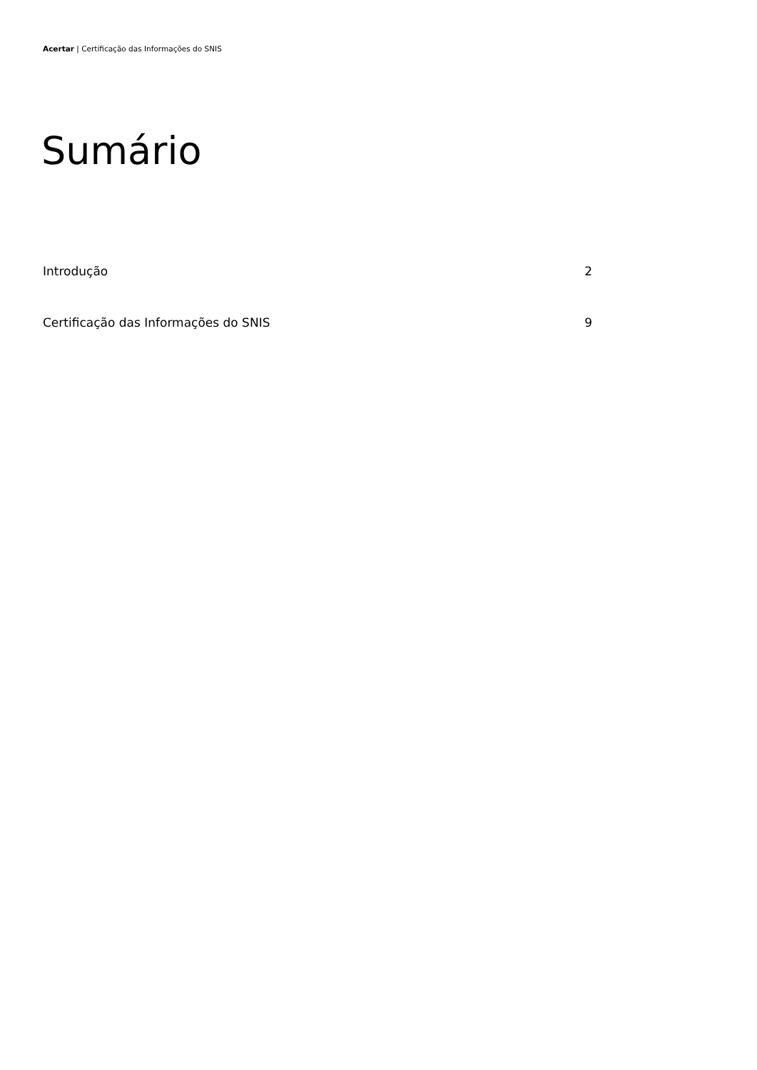Acertar | Certificação das Informações do SNIS
Sumário
Introdução 2
Certificação das Informações do SNIS 9